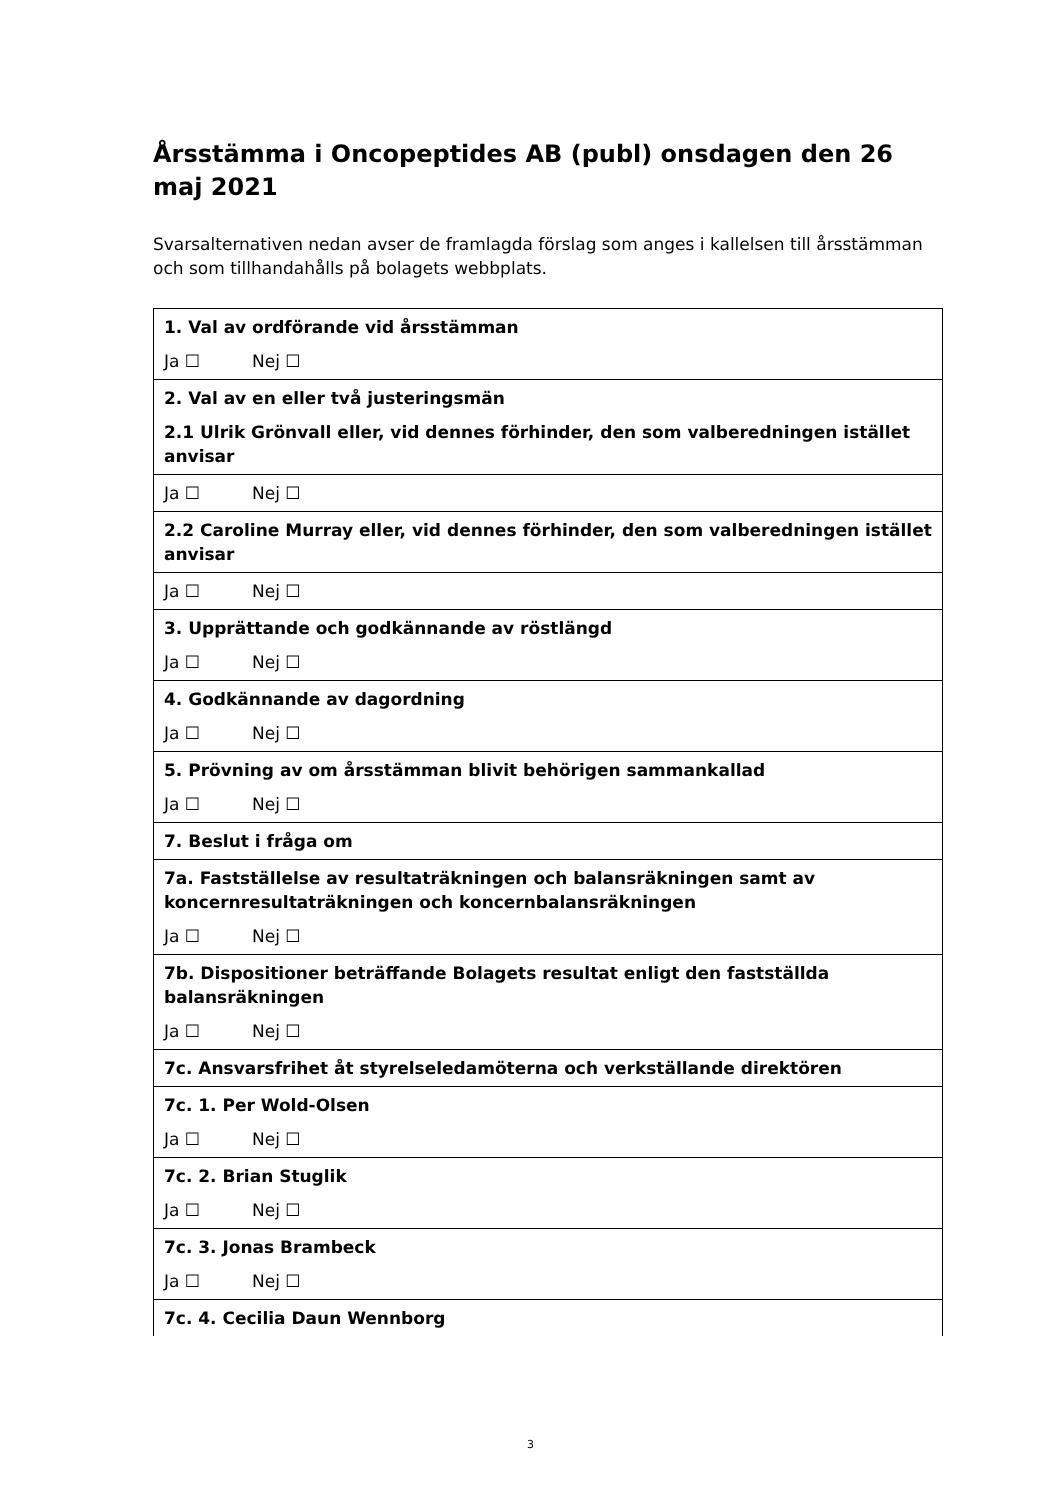Årsstämma i Oncopeptides AB (publ) onsdagen den 26 maj 2021
Svarsalternativen nedan avser de framlagda förslag som anges i kallelsen till årsstämman och som tillhandahålls på bolagets webbplats.
| 1. Val av ordförande vid årsstämman Ja ☐ Nej ☐ |
| 2. Val av en eller två justeringsmän 2.1 Ulrik Grönvall eller, vid dennes förhinder, den som valberedningen istället anvisar |
| Ja ☐ Nej ☐ |
| 2.2 Caroline Murray eller, vid dennes förhinder, den som valberedningen istället anvisar |
| Ja ☐ Nej ☐ |
| 3. Upprättande och godkännande av röstlängd Ja ☐ Nej ☐ |
| 4. Godkännande av dagordning Ja ☐ Nej ☐ |
| 5. Prövning av om årsstämman blivit behörigen sammankallad Ja ☐ Nej ☐ |
| 7. Beslut i fråga om |
| 7a. Fastställelse av resultaträkningen och balansräkningen samt av koncernresultaträkningen och koncernbalansräkningen Ja ☐ Nej ☐ |
| 7b. Dispositioner beträffande Bolagets resultat enligt den fastställda balansräkningen Ja ☐ Nej ☐ |
| 7c. Ansvarsfrihet åt styrelseledamöterna och verkställande direktören |
| 7c. 1. Per Wold-Olsen Ja ☐ Nej ☐ |
| 7c. 2. Brian Stuglik Ja ☐ Nej ☐ |
| 7c. 3. Jonas Brambeck Ja ☐ Nej ☐ |
| 7c. 4. Cecilia Daun Wennborg |
3